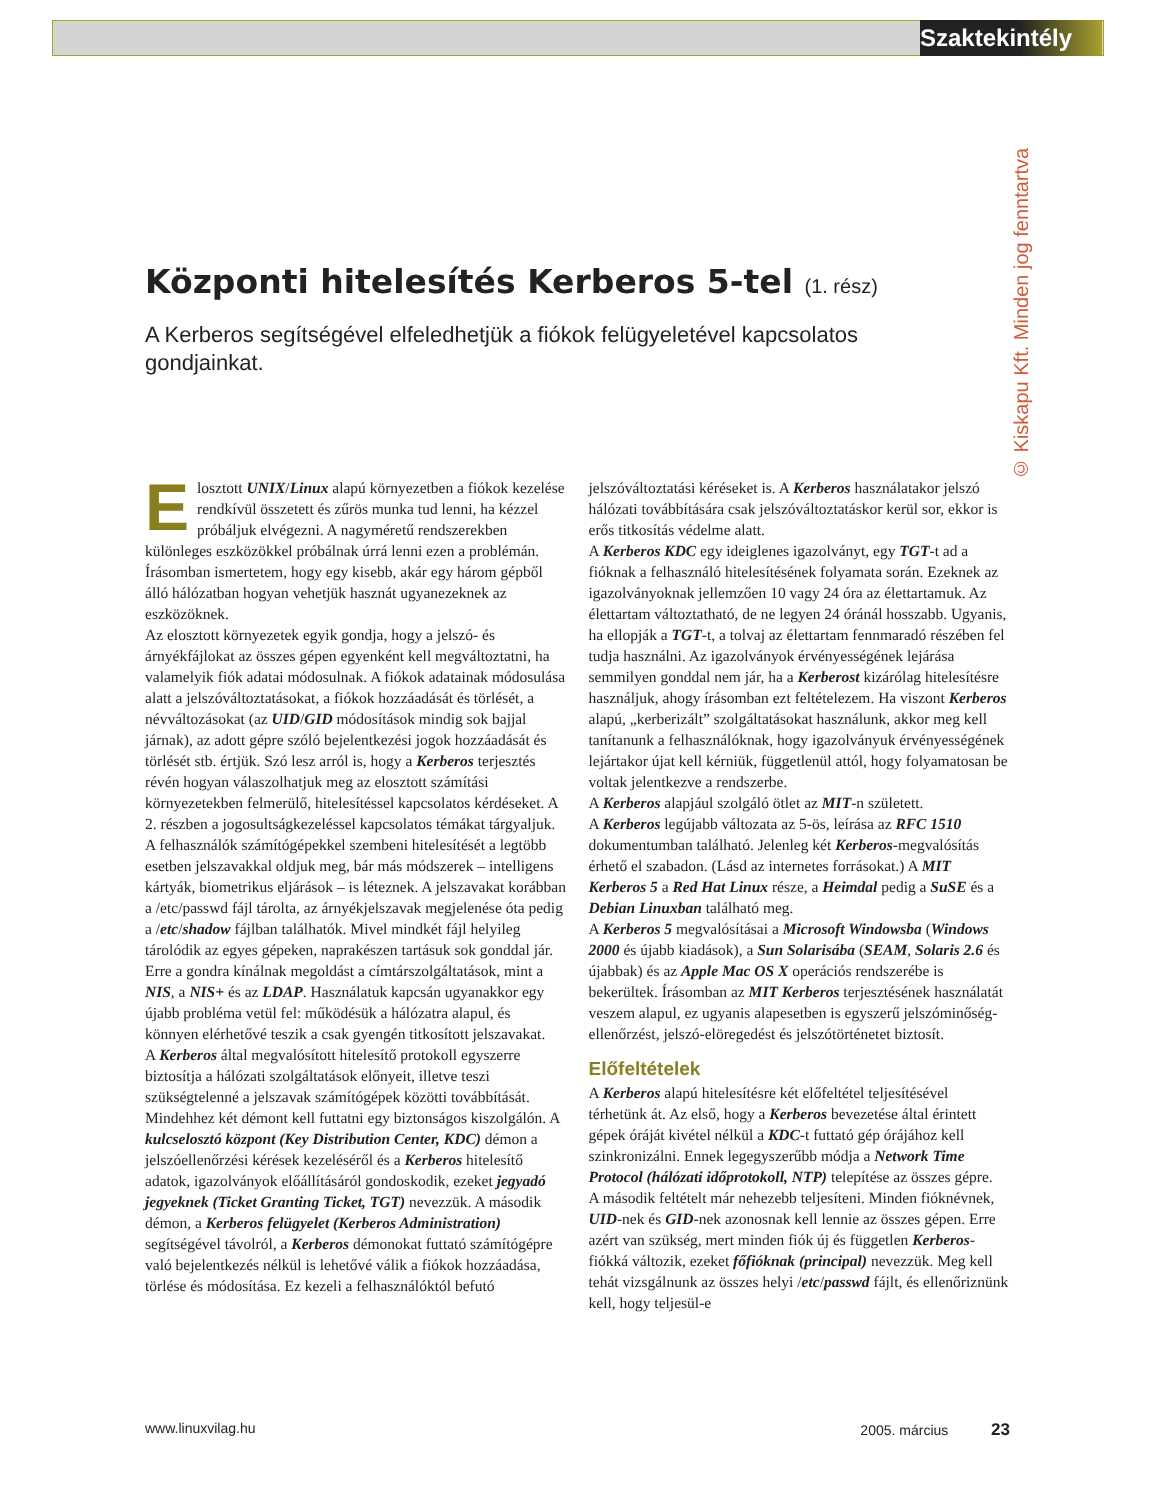Szaktekintély
© Kiskapu Kft. Minden jog fenntartva
Központi hitelesítés Kerberos 5-tel (1. rész)
A Kerberos segítségével elfeledhetjük a fiókok felügyeletével kapcsolatos gondjainkat.
Elosztott UNIX/Linux alapú környezetben a fiókok kezelése rendkívül összetett és zűrös munka tud lenni, ha kézzel próbáljuk elvégezni. A nagyméretű rendszerekben különleges eszközökkel próbálnak úrrá lenni ezen a problémán. Írásomban ismertetem, hogy egy kisebb, akár egy három gépből álló hálózatban hogyan vehetjük hasznát ugyanezeknek az eszközöknek.
Az elosztott környezetek egyik gondja, hogy a jelszó- és árnyékfájlokat az összes gépen egyenként kell megváltoztatni, ha valamelyik fiók adatai módosulnak. A fiókok adatainak módosulása alatt a jelszóváltoztatásokat, a fiókok hozzáadását és törlését, a névváltozásokat (az UID/GID módosítások mindig sok bajjal járnak), az adott gépre szóló bejelentkezési jogok hozzáadását és törlését stb. értjük. Szó lesz arról is, hogy a Kerberos terjesztés révén hogyan válaszolhatjuk meg az elosztott számítási környezetekben felmerülő, hitelesítéssel kapcsolatos kérdéseket. A 2. részben a jogosultságkezeléssel kapcsolatos témákat tárgyaljuk.
A felhasználók számítógépekkel szembeni hitelesítését a legtöbb esetben jelszavakkal oldjuk meg, bár más módszerek – intelligens kártyák, biometrikus eljárások – is léteznek. A jelszavakat korábban a /etc/passwd fájl tárolta, az árnyékjelszavak megjelenése óta pedig a /etc/shadow fájlban találhatók. Mivel mindkét fájl helyileg tárolódik az egyes gépeken, naprakészen tartásuk sok gonddal jár. Erre a gondra kínálnak megoldást a címtárszolgáltatások, mint a NIS, a NIS+ és az LDAP. Használatuk kapcsán ugyanakkor egy újabb probléma vetül fel: működésük a hálózatra alapul, és könnyen elérhetővé teszik a csak gyengén titkosított jelszavakat.
A Kerberos által megvalósított hitelesítő protokoll egyszerre biztosítja a hálózati szolgáltatások előnyeit, illetve teszi szükségtelenné a jelszavak számítógépek közötti továbbítását. Mindehhez két démont kell futtatni egy biztonságos kiszolgálón. A kulcselosztó központ (Key Distribution Center, KDC) démon a jelszóellenőrzési kérések kezeléséről és a Kerberos hitelesítő adatok, igazolványok előállításáról gondoskodik, ezeket jegyadó jegyeknek (Ticket Granting Ticket, TGT) nevezzük. A második démon, a Kerberos felügyelet (Kerberos Administration) segítségével távolról, a Kerberos démonokat futtató számítógépre való bejelentkezés nélkül is lehetővé válik a fiókok hozzáadása, törlése és módosítása. Ez kezeli a felhasználóktól befutó jelszóváltoztatási kéréseket is. A Kerberos használatakor jelszó hálózati továbbítására csak jelszóváltoztatáskor kerül sor, ekkor is erős titkosítás védelme alatt.
A Kerberos KDC egy ideiglenes igazolványt, egy TGT-t ad a fióknak a felhasználó hitelesítésének folyamata során. Ezeknek az igazolványoknak jellemzően 10 vagy 24 óra az élettartamuk. Az élettartam változtatható, de ne legyen 24 óránál hosszabb. Ugyanis, ha ellopják a TGT-t, a tolvaj az élettartam fennmaradó részében fel tudja használni. Az igazolványok érvényességének lejárása semmilyen gonddal nem jár, ha a Kerberost kizárólag hitelesítésre használjuk, ahogy írásomban ezt feltételezem. Ha viszont Kerberos alapú, „kerberizált” szolgáltatásokat használunk, akkor meg kell tanítanunk a felhasználóknak, hogy igazolványuk érvényességének lejártakor újat kell kérniük, függetlenül attól, hogy folyamatosan be voltak jelentkezve a rendszerbe.
A Kerberos alapjául szolgáló ötlet az MIT-n született.
A Kerberos legújabb változata az 5-ös, leírása az RFC 1510 dokumentumban található. Jelenleg két Kerberos-megvalósítás érhető el szabadon. (Lásd az internetes forrásokat.) A MIT Kerberos 5 a Red Hat Linux része, a Heimdal pedig a SuSE és a Debian Linuxban található meg.
A Kerberos 5 megvalósításai a Microsoft Windowsba (Windows 2000 és újabb kiadások), a Sun Solarisába (SEAM, Solaris 2.6 és újabbak) és az Apple Mac OS X operációs rendszerébe is bekerültek. Írásomban az MIT Kerberos terjesztésének használatát veszem alapul, ez ugyanis alapesetben is egyszerű jelszóminőség-ellenőrzést, jelszó-elöregedést és jelszótörténetet biztosít.
Előfeltételek
A Kerberos alapú hitelesítésre két előfeltétel teljesítésével térhetünk át. Az első, hogy a Kerberos bevezetése által érintett gépek óráját kivétel nélkül a KDC-t futtató gép órájához kell szinkronizálni. Ennek legegyszerűbb módja a Network Time Protocol (hálózati időprotokoll, NTP) telepítése az összes gépre.
A második feltételt már nehezebb teljesíteni. Minden fióknévnek, UID-nek és GID-nek azonosnak kell lennie az összes gépen. Erre azért van szükség, mert minden fiók új és független Kerberos-fiókká változik, ezeket főfióknak (principal) nevezzük. Meg kell tehát vizsgálnunk az összes helyi /etc/passwd fájlt, és ellenőriznünk kell, hogy teljesül-e
www.linuxvilag.hu 2005. március 23